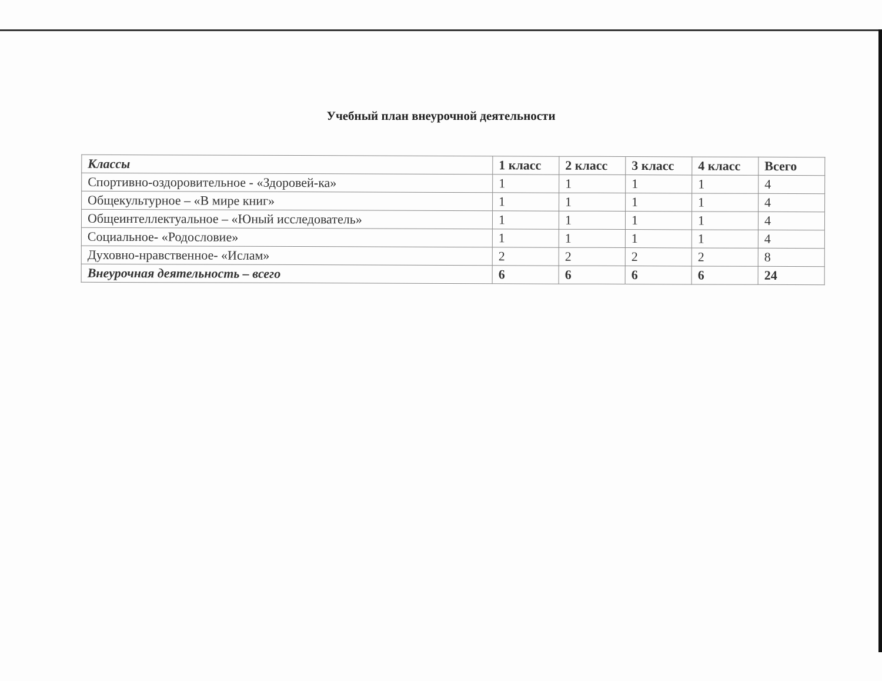Учебный план внеурочной деятельности
| Классы | 1 класс | 2 класс | 3 класс | 4 класс | Всего |
| --- | --- | --- | --- | --- | --- |
| Спортивно-оздоровительное - «Здоровей-ка» | 1 | 1 | 1 | 1 | 4 |
| Общекультурное – «В мире книг» | 1 | 1 | 1 | 1 | 4 |
| Общеинтеллектуальное – «Юный исследователь» | 1 | 1 | 1 | 1 | 4 |
| Социальное- «Родословие» | 1 | 1 | 1 | 1 | 4 |
| Духовно-нравственное- «Ислам» | 2 | 2 | 2 | 2 | 8 |
| Внеурочная деятельность – всего | 6 | 6 | 6 | 6 | 24 |